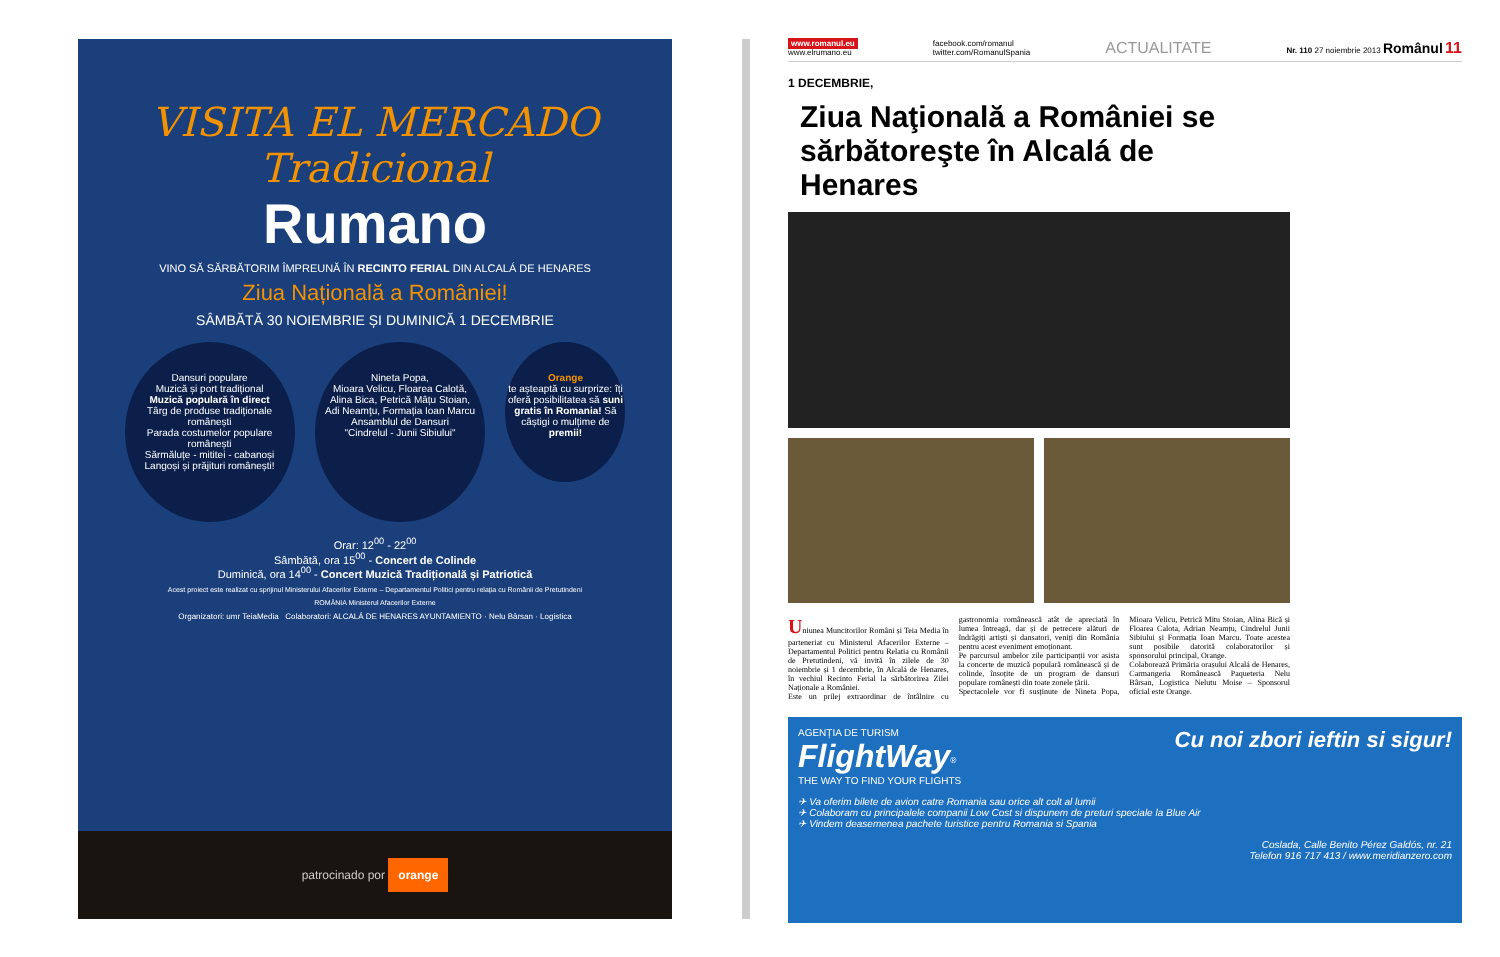VISITA EL MERCADO Tradicional
Rumano
VINO SĂ SĂRBĂTORIM ÎMPREUNĂ ÎN RECINTO FERIAL DIN ALCALÁ DE HENARES
Ziua Națională a României!
SÂMBĂTĂ 30 NOIEMBRIE ȘI DUMINICĂ 1 DECEMBRIE
Dansuri populare
Muzică și port tradițional
Muzică populară în direct
Târg de produse tradiționale românești
Parada costumelor populare românești
Sărmăluțe - mititei - cabanoși
Langoși și prăjituri românești!
Nineta Popa,
Mioara Velicu, Floarea Calotă,
Alina Bica, Petrică Mâțu Stoian,
Adi Neamțu, Formația Ioan Marcu
Ansamblul de Dansuri
"Cindrelul - Junii Sibiului"
Orange
te așteaptă cu surprize: îți oferă posibilitatea să suni gratis în Romania! Să câștigi o mulțime de premii!
Orar: 12<sup>00</sup> - 22<sup>00</sup>
Sâmbătă, ora 15<sup>00</sup> - Concert de Colinde
Duminică, ora 14<sup>00</sup> - Concert Muzică Tradițională și Patriotică
Acest proiect este realizat cu sprijinul Ministerului Afacerilor Externe – Departamentul Politici pentru relația cu Românii de Pretutindeni
ROMÂNIA Ministerul Afacerilor Externe
Organizatori: umr TeiaMedia Colaboratori: ALCALÁ DE HENARES AYUNTAMIENTO · Nelu Bârsan · Logistica
patrocinado por orange
www.romanul.eu
www.elrumano.eu
facebook.com/romanul
twitter.com/RomanulSpania
ACTUALITATE
Nr. 110 27 noiembrie 2013 Românul 11
1 DECEMBRIE,
Ziua Naţională a României se sărbătoreşte în Alcalá de Henares
Uniunea Muncitorilor Români și Teia Media în parteneriat cu Ministerul Afacerilor Externe – Departamentul Politici pentru Relatia cu Românii de Pretutindeni, vă invită în zilele de 30 noiembrie și 1 decembrie, în Alcalá de Henares, în vechiul Recinto Ferial la sărbătorirea Zilei Naționale a României.
Este un prilej extraordinar de întâlnire cu gastronomia românească atât de apreciată în lumea întreagă, dar și de petrecere alături de îndrăgiți artiști și dansatori, veniți din România pentru acest eveniment emoționant.
Pe parcursul ambelor zile participanții vor asista la concerte de muzică populară românească și de colinde, însoțite de un program de dansuri populare românești din toate zonele țării.
Spectacolele vor fi susținute de Nineta Popa, Mioara Velicu, Petrică Mitu Stoian, Alina Bică și Floarea Calota, Adrian Neamțu, Cindrelul Junii Sibiului și Formația Ioan Marcu. Toate acestea sunt posibile datorită colaboratorilor și sponsorului principal, Orange.
Colaborează Primăria orașului Alcalá de Henares, Carmangeria Românească Paqueteria Nelu Bârsan, Logistica Nelutu Moise – Sponsorul oficial este Orange.
AGENȚIA DE TURISM
FlightWay<sup>®</sup>
THE WAY TO FIND YOUR FLIGHTS
Cu noi zbori ieftin si sigur!
✈ Va oferim bilete de avion catre Romania sau orice alt colt al lumii
✈ Colaboram cu principalele companii Low Cost si dispunem de preturi speciale la Blue Air
✈ Vindem deasemenea pachete turistice pentru Romania si Spania
Coslada, Calle Benito Pérez Galdós, nr. 21
Telefon 916 717 413 / www.meridianzero.com